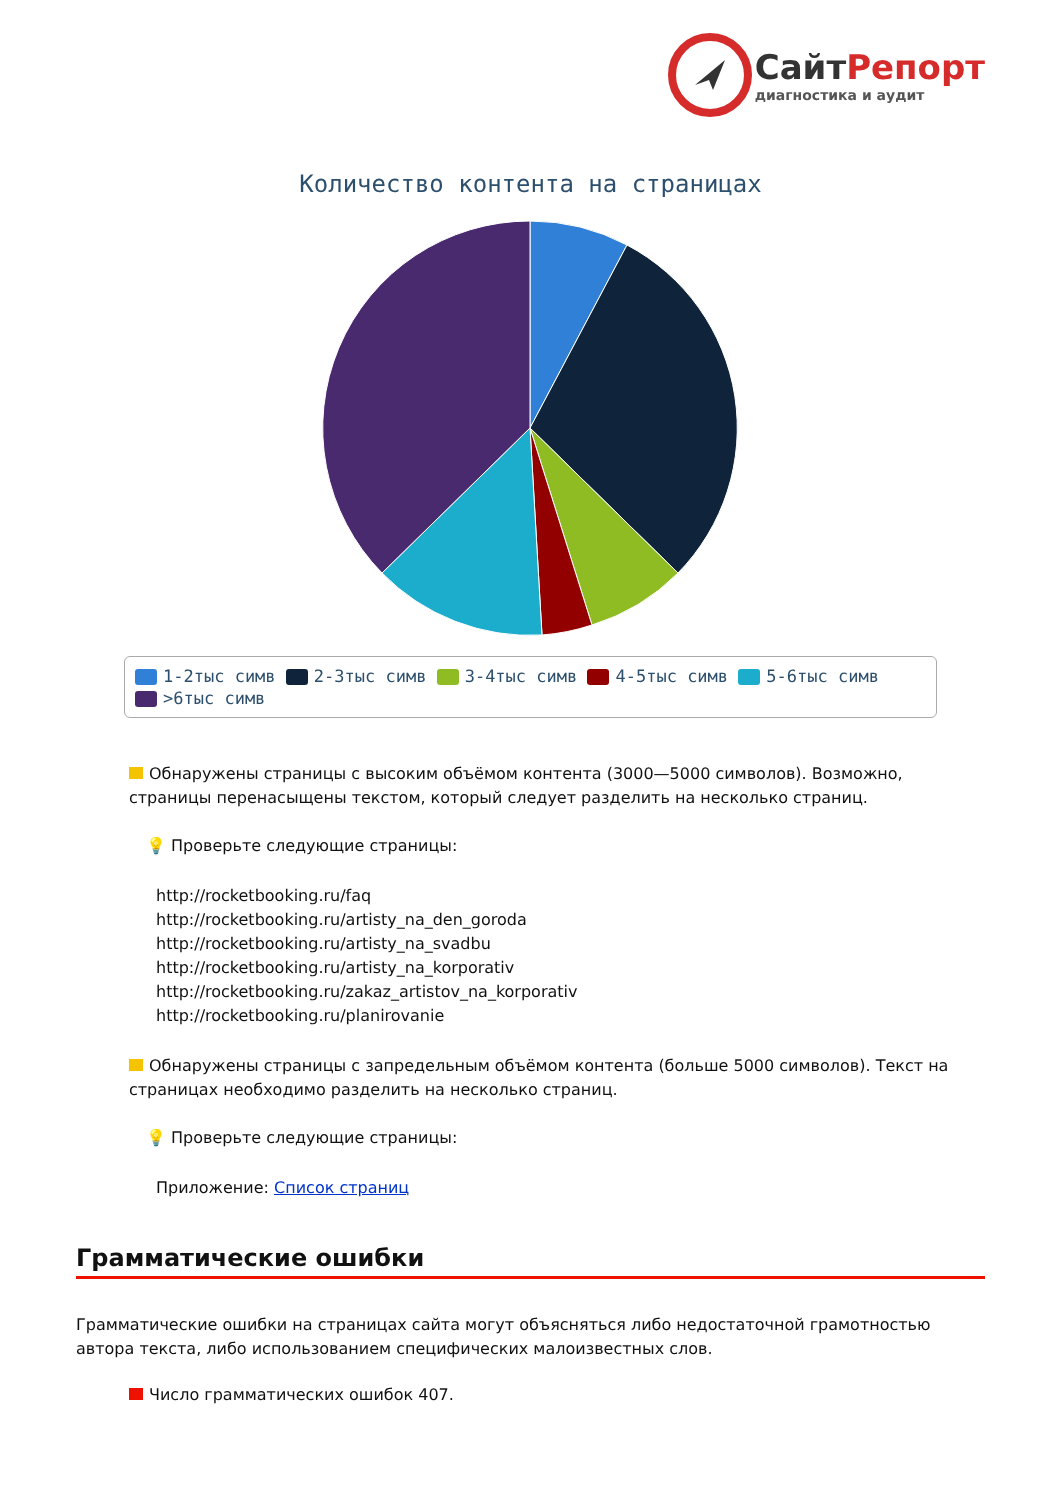СайтРепорт
диагностика и аудит
Количество контента на страницах
1-2тыс симв 2-3тыс симв 3-4тыс симв 4-5тыс симв 5-6тыс симв
>6тыс симв
Обнаружены страницы с высоким объёмом контента (3000—5000 символов). Возможно, страницы перенасыщены текстом, который следует разделить на несколько страниц.
💡 Проверьте следующие страницы:
http://rocketbooking.ru/faq
http://rocketbooking.ru/artisty_na_den_goroda
http://rocketbooking.ru/artisty_na_svadbu
http://rocketbooking.ru/artisty_na_korporativ
http://rocketbooking.ru/zakaz_artistov_na_korporativ
http://rocketbooking.ru/planirovanie
Обнаружены страницы с запредельным объёмом контента (больше 5000 символов). Текст на страницах необходимо разделить на несколько страниц.
💡 Проверьте следующие страницы:
Приложение: Список страниц
Грамматические ошибки
Грамматические ошибки на страницах сайта могут объясняться либо недостаточной грамотностью автора текста, либо использованием специфических малоизвестных слов.
Число грамматических ошибок 407.